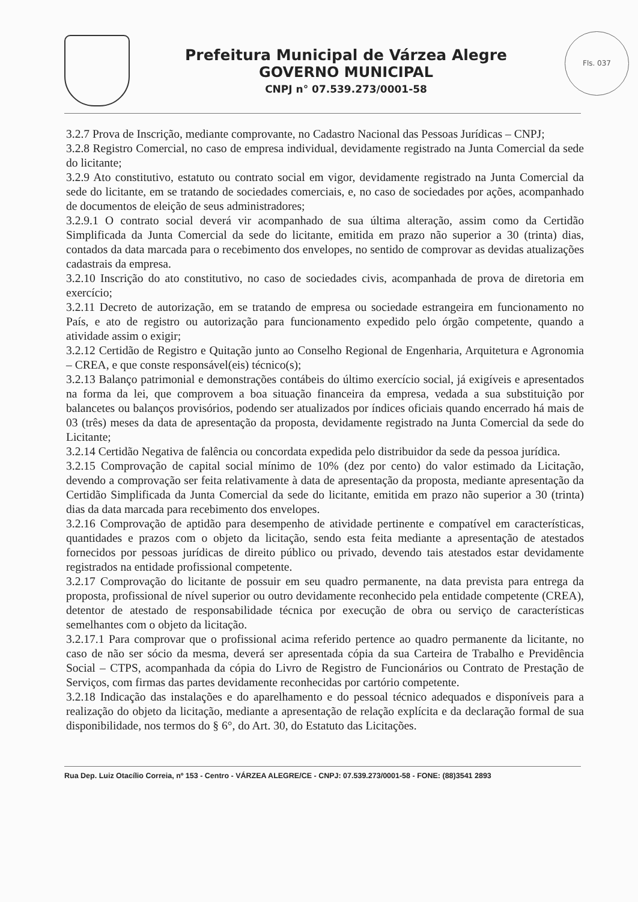Prefeitura Municipal de Várzea Alegre
GOVERNO MUNICIPAL
CNPJ n° 07.539.273/0001-58
Fls. 037
3.2.7 Prova de Inscrição, mediante comprovante, no Cadastro Nacional das Pessoas Jurídicas – CNPJ;
3.2.8 Registro Comercial, no caso de empresa individual, devidamente registrado na Junta Comercial da sede do licitante;
3.2.9 Ato constitutivo, estatuto ou contrato social em vigor, devidamente registrado na Junta Comercial da sede do licitante, em se tratando de sociedades comerciais, e, no caso de sociedades por ações, acompanhado de documentos de eleição de seus administradores;
3.2.9.1 O contrato social deverá vir acompanhado de sua última alteração, assim como da Certidão Simplificada da Junta Comercial da sede do licitante, emitida em prazo não superior a 30 (trinta) dias, contados da data marcada para o recebimento dos envelopes, no sentido de comprovar as devidas atualizações cadastrais da empresa.
3.2.10 Inscrição do ato constitutivo, no caso de sociedades civis, acompanhada de prova de diretoria em exercício;
3.2.11 Decreto de autorização, em se tratando de empresa ou sociedade estrangeira em funcionamento no País, e ato de registro ou autorização para funcionamento expedido pelo órgão competente, quando a atividade assim o exigir;
3.2.12 Certidão de Registro e Quitação junto ao Conselho Regional de Engenharia, Arquitetura e Agronomia – CREA, e que conste responsável(eis) técnico(s);
3.2.13 Balanço patrimonial e demonstrações contábeis do último exercício social, já exigíveis e apresentados na forma da lei, que comprovem a boa situação financeira da empresa, vedada a sua substituição por balancetes ou balanços provisórios, podendo ser atualizados por índices oficiais quando encerrado há mais de 03 (três) meses da data de apresentação da proposta, devidamente registrado na Junta Comercial da sede do Licitante;
3.2.14 Certidão Negativa de falência ou concordata expedida pelo distribuidor da sede da pessoa jurídica.
3.2.15 Comprovação de capital social mínimo de 10% (dez por cento) do valor estimado da Licitação, devendo a comprovação ser feita relativamente à data de apresentação da proposta, mediante apresentação da Certidão Simplificada da Junta Comercial da sede do licitante, emitida em prazo não superior a 30 (trinta) dias da data marcada para recebimento dos envelopes.
3.2.16 Comprovação de aptidão para desempenho de atividade pertinente e compatível em características, quantidades e prazos com o objeto da licitação, sendo esta feita mediante a apresentação de atestados fornecidos por pessoas jurídicas de direito público ou privado, devendo tais atestados estar devidamente registrados na entidade profissional competente.
3.2.17 Comprovação do licitante de possuir em seu quadro permanente, na data prevista para entrega da proposta, profissional de nível superior ou outro devidamente reconhecido pela entidade competente (CREA), detentor de atestado de responsabilidade técnica por execução de obra ou serviço de características semelhantes com o objeto da licitação.
3.2.17.1 Para comprovar que o profissional acima referido pertence ao quadro permanente da licitante, no caso de não ser sócio da mesma, deverá ser apresentada cópia da sua Carteira de Trabalho e Previdência Social – CTPS, acompanhada da cópia do Livro de Registro de Funcionários ou Contrato de Prestação de Serviços, com firmas das partes devidamente reconhecidas por cartório competente.
3.2.18 Indicação das instalações e do aparelhamento e do pessoal técnico adequados e disponíveis para a realização do objeto da licitação, mediante a apresentação de relação explícita e da declaração formal de sua disponibilidade, nos termos do § 6°, do Art. 30, do Estatuto das Licitações.
Rua Dep. Luiz Otacílio Correia, nº 153 - Centro - VÁRZEA ALEGRE/CE - CNPJ: 07.539.273/0001-58 - FONE: (88)3541 2893